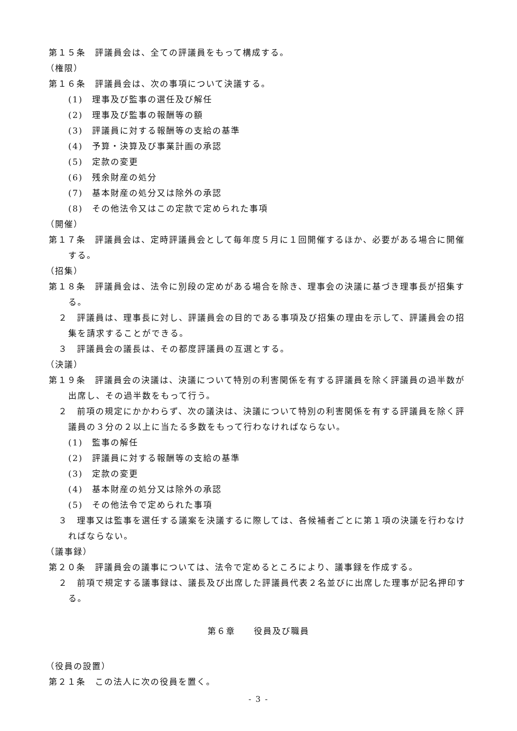第１５条　評議員会は、全ての評議員をもって構成する。
（権限）
第１６条　評議員会は、次の事項について決議する。
(1)　理事及び監事の選任及び解任
(2)　理事及び監事の報酬等の額
(3)　評議員に対する報酬等の支給の基準
(4)　予算・決算及び事業計画の承認
(5)　定款の変更
(6)　残余財産の処分
(7)　基本財産の処分又は除外の承認
(8)　その他法令又はこの定款で定められた事項
（開催）
第１７条　評議員会は、定時評議員会として毎年度５月に１回開催するほか、必要がある場合に開催する。
（招集）
第１８条　評議員会は、法令に別段の定めがある場合を除き、理事会の決議に基づき理事長が招集する。
２　評議員は、理事長に対し、評議員会の目的である事項及び招集の理由を示して、評議員会の招集を請求することができる。
３　評議員会の議長は、その都度評議員の互選とする。
（決議）
第１９条　評議員会の決議は、決議について特別の利害関係を有する評議員を除く評議員の過半数が出席し、その過半数をもって行う。
２　前項の規定にかかわらず、次の議決は、決議について特別の利害関係を有する評議員を除く評議員の３分の２以上に当たる多数をもって行わなければならない。
(1)　監事の解任
(2)　評議員に対する報酬等の支給の基準
(3)　定款の変更
(4)　基本財産の処分又は除外の承認
(5)　その他法令で定められた事項
３　理事又は監事を選任する議案を決議するに際しては、各候補者ごとに第１項の決議を行わなければならない。
（議事録）
第２０条　評議員会の議事については、法令で定めるところにより、議事録を作成する。
２　前項で規定する議事録は、議長及び出席した評議員代表２名並びに出席した理事が記名押印する。
第６章　　役員及び職員
（役員の設置）
第２１条　この法人に次の役員を置く。
- 3 -